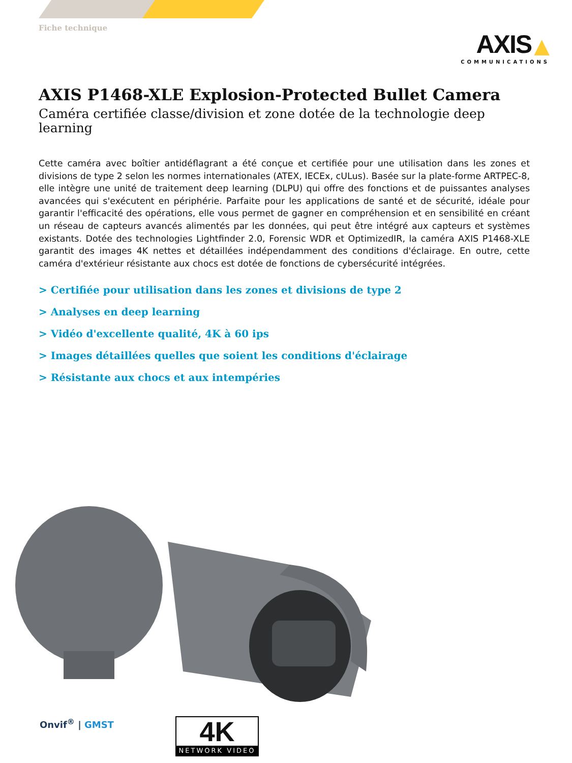Fiche technique
AXIS ▲
COMMUNICATIONS
AXIS P1468-XLE Explosion-Protected Bullet Camera
Caméra certifiée classe/division et zone dotée de la technologie deep learning
Cette caméra avec boîtier antidéflagrant a été conçue et certifiée pour une utilisation dans les zones et divisions de type 2 selon les normes internationales (ATEX, IECEx, cULus). Basée sur la plate-forme ARTPEC-8, elle intègre une unité de traitement deep learning (DLPU) qui offre des fonctions et de puissantes analyses avancées qui s'exécutent en périphérie. Parfaite pour les applications de santé et de sécurité, idéale pour garantir l'efficacité des opérations, elle vous permet de gagner en compréhension et en sensibilité en créant un réseau de capteurs avancés alimentés par les données, qui peut être intégré aux capteurs et systèmes existants. Dotée des technologies Lightfinder 2.0, Forensic WDR et OptimizedIR, la caméra AXIS P1468-XLE garantit des images 4K nettes et détaillées indépendamment des conditions d'éclairage. En outre, cette caméra d'extérieur résistante aux chocs est dotée de fonctions de cybersécurité intégrées.
> Certifiée pour utilisation dans les zones et divisions de type 2
> Analyses en deep learning
> Vidéo d'excellente qualité, 4K à 60 ips
> Images détaillées quelles que soient les conditions d'éclairage
> Résistante aux chocs et aux intempéries
Onvif<sup>®</sup> | GMST
4K
NETWORK VIDEO